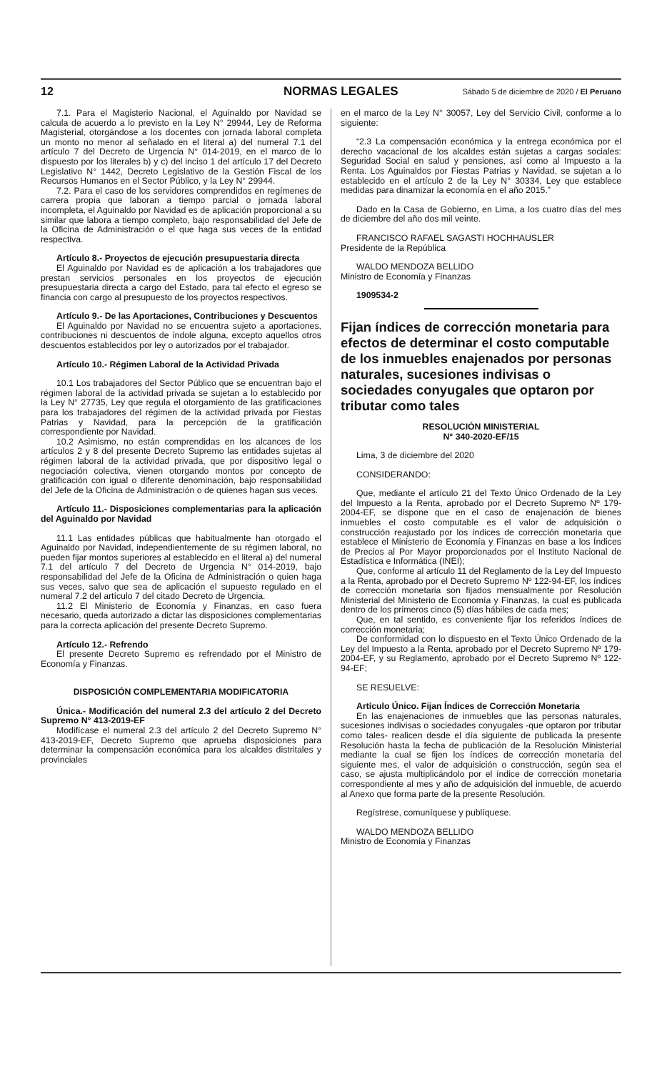12 NORMAS LEGALES Sábado 5 de diciembre de 2020 / El Peruano
7.1. Para el Magisterio Nacional, el Aguinaldo por Navidad se calcula de acuerdo a lo previsto en la Ley N° 29944, Ley de Reforma Magisterial, otorgándose a los docentes con jornada laboral completa un monto no menor al señalado en el literal a) del numeral 7.1 del artículo 7 del Decreto de Urgencia N° 014-2019, en el marco de lo dispuesto por los literales b) y c) del inciso 1 del artículo 17 del Decreto Legislativo N° 1442, Decreto Legislativo de la Gestión Fiscal de los Recursos Humanos en el Sector Público, y la Ley N° 29944.
7.2. Para el caso de los servidores comprendidos en regímenes de carrera propia que laboran a tiempo parcial o jornada laboral incompleta, el Aguinaldo por Navidad es de aplicación proporcional a su similar que labora a tiempo completo, bajo responsabilidad del Jefe de la Oficina de Administración o el que haga sus veces de la entidad respectiva.
Artículo 8.- Proyectos de ejecución presupuestaria directa
El Aguinaldo por Navidad es de aplicación a los trabajadores que prestan servicios personales en los proyectos de ejecución presupuestaria directa a cargo del Estado, para tal efecto el egreso se financia con cargo al presupuesto de los proyectos respectivos.
Artículo 9.- De las Aportaciones, Contribuciones y Descuentos
El Aguinaldo por Navidad no se encuentra sujeto a aportaciones, contribuciones ni descuentos de índole alguna, excepto aquellos otros descuentos establecidos por ley o autorizados por el trabajador.
Artículo 10.- Régimen Laboral de la Actividad Privada
10.1 Los trabajadores del Sector Público que se encuentran bajo el régimen laboral de la actividad privada se sujetan a lo establecido por la Ley N° 27735, Ley que regula el otorgamiento de las gratificaciones para los trabajadores del régimen de la actividad privada por Fiestas Patrias y Navidad, para la percepción de la gratificación correspondiente por Navidad.
10.2 Asimismo, no están comprendidas en los alcances de los artículos 2 y 8 del presente Decreto Supremo las entidades sujetas al régimen laboral de la actividad privada, que por dispositivo legal o negociación colectiva, vienen otorgando montos por concepto de gratificación con igual o diferente denominación, bajo responsabilidad del Jefe de la Oficina de Administración o de quienes hagan sus veces.
Artículo 11.- Disposiciones complementarias para la aplicación del Aguinaldo por Navidad
11.1 Las entidades públicas que habitualmente han otorgado el Aguinaldo por Navidad, independientemente de su régimen laboral, no pueden fijar montos superiores al establecido en el literal a) del numeral 7.1 del artículo 7 del Decreto de Urgencia N° 014-2019, bajo responsabilidad del Jefe de la Oficina de Administración o quien haga sus veces, salvo que sea de aplicación el supuesto regulado en el numeral 7.2 del artículo 7 del citado Decreto de Urgencia.
11.2 El Ministerio de Economía y Finanzas, en caso fuera necesario, queda autorizado a dictar las disposiciones complementarias para la correcta aplicación del presente Decreto Supremo.
Artículo 12.- Refrendo
El presente Decreto Supremo es refrendado por el Ministro de Economía y Finanzas.
DISPOSICIÓN COMPLEMENTARIA MODIFICATORIA
Única.- Modificación del numeral 2.3 del artículo 2 del Decreto Supremo N° 413-2019-EF
Modifícase el numeral 2.3 del artículo 2 del Decreto Supremo N° 413-2019-EF, Decreto Supremo que aprueba disposiciones para determinar la compensación económica para los alcaldes distritales y provinciales
en el marco de la Ley N° 30057, Ley del Servicio Civil, conforme a lo siguiente:
“2.3 La compensación económica y la entrega económica por el derecho vacacional de los alcaldes están sujetas a cargas sociales: Seguridad Social en salud y pensiones, así como al Impuesto a la Renta. Los Aguinaldos por Fiestas Patrias y Navidad, se sujetan a lo establecido en el artículo 2 de la Ley N° 30334, Ley que establece medidas para dinamizar la economía en el año 2015.”
Dado en la Casa de Gobierno, en Lima, a los cuatro días del mes de diciembre del año dos mil veinte.
FRANCISCO RAFAEL SAGASTI HOCHHAUSLER
Presidente de la República
WALDO MENDOZA BELLIDO
Ministro de Economía y Finanzas
1909534-2
Fijan índices de corrección monetaria para efectos de determinar el costo computable de los inmuebles enajenados por personas naturales, sucesiones indivisas o sociedades conyugales que optaron por tributar como tales
RESOLUCIÓN MINISTERIAL
N° 340-2020-EF/15
Lima, 3 de diciembre del 2020
CONSIDERANDO:
Que, mediante el artículo 21 del Texto Único Ordenado de la Ley del Impuesto a la Renta, aprobado por el Decreto Supremo Nº 179-2004-EF, se dispone que en el caso de enajenación de bienes inmuebles el costo computable es el valor de adquisición o construcción reajustado por los índices de corrección monetaria que establece el Ministerio de Economía y Finanzas en base a los Índices de Precios al Por Mayor proporcionados por el Instituto Nacional de Estadística e Informática (INEI);
Que, conforme al artículo 11 del Reglamento de la Ley del Impuesto a la Renta, aprobado por el Decreto Supremo Nº 122-94-EF, los índices de corrección monetaria son fijados mensualmente por Resolución Ministerial del Ministerio de Economía y Finanzas, la cual es publicada dentro de los primeros cinco (5) días hábiles de cada mes;
Que, en tal sentido, es conveniente fijar los referidos índices de corrección monetaria;
De conformidad con lo dispuesto en el Texto Único Ordenado de la Ley del Impuesto a la Renta, aprobado por el Decreto Supremo Nº 179-2004-EF, y su Reglamento, aprobado por el Decreto Supremo Nº 122-94-EF;
SE RESUELVE:
Artículo Único. Fijan Índices de Corrección Monetaria
En las enajenaciones de inmuebles que las personas naturales, sucesiones indivisas o sociedades conyugales -que optaron por tributar como tales- realicen desde el día siguiente de publicada la presente Resolución hasta la fecha de publicación de la Resolución Ministerial mediante la cual se fijen los índices de corrección monetaria del siguiente mes, el valor de adquisición o construcción, según sea el caso, se ajusta multiplicándolo por el índice de corrección monetaria correspondiente al mes y año de adquisición del inmueble, de acuerdo al Anexo que forma parte de la presente Resolución.
Regístrese, comuníquese y publíquese.
WALDO MENDOZA BELLIDO
Ministro de Economía y Finanzas